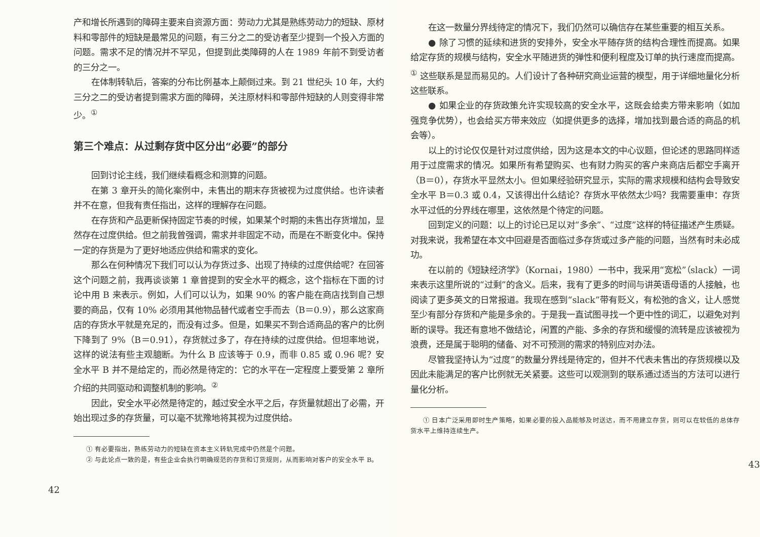产和增长所遇到的障碍主要来自资源方面：劳动力尤其是熟练劳动力的短缺、原材料和零部件的短缺是最常见的问题，有三分之二的受访者至少提到一个投入方面的问题。需求不足的情况并不罕见，但提到此类障碍的人在 1989 年前不到受访者的三分之一。
在体制转轨后，答案的分布比例基本上颠倒过来。到 21 世纪头 10 年，大约三分之二的受访者提到需求方面的障碍，关注原材料和零部件短缺的人则变得非常少。<sup>①</sup>
第三个难点：从过剩存货中区分出“必要”的部分
回到讨论主线，我们继续看概念和测算的问题。
在第 3 章开头的简化案例中，未售出的期末存货被视为过度供给。也许读者并不在意，但我有责任指出，这样的理解存在问题。
在存货和产品更新保持固定节奏的时候，如果某个时期的未售出存货增加，显然存在过度供给。但之前我曾强调，需求并非固定不动，而是在不断变化中。保持一定的存货是为了更好地适应供给和需求的变化。
那么在何种情况下我们可以认为存货过多、出现了持续的过度供给呢？在回答这个问题之前，我再谈谈第 1 章曾提到的安全水平的概念，这个指标在下面的讨论中用 B 来表示。例如，人们可以认为，如果 90% 的客户能在商店找到自己想要的商品，仅有 10% 必须用其他物品替代或者空手而去（B＝0.9），那么这家商店的存货水平就是充足的，而没有过多。但是，如果买不到合适商品的客户的比例下降到了 9%（B＝0.91），存货就过多了，存在持续的过度供给。但坦率地说，这样的说法有些主观臆断。为什么 B 应该等于 0.9，而非 0.85 或 0.96 呢？安全水平 B 并不是给定的，而必然是待定的：它的水平在一定程度上要受第 2 章所介绍的共同驱动和调整机制的影响。<sup>②</sup>
因此，安全水平必然是待定的，越过安全水平之后，存货量就超出了必需，开始出现过多的存货量，可以毫不犹豫地将其视为过度供给。
① 有必要指出，熟练劳动力的短缺在资本主义转轨完成中仍然是个问题。
② 与此论点一致的是，有些企业会执行明确规范的存货和订货规则，从而影响对客户的安全水平 B。
42
在这一数量分界线待定的情况下，我们仍然可以确信存在某些重要的相互关系。
● 除了习惯的延续和进货的安排外，安全水平随存货的结构合理性而提高。如果给定存货的规模与结构，安全水平随进货的弹性和便利程度及订单的执行速度而提高。<sup>①</sup> 这些联系是显而易见的。人们设计了各种研究商业运营的模型，用于详细地量化分析这些联系。
● 如果企业的存货政策允许实现较高的安全水平，这既会给卖方带来影响（如加强竞争优势），也会给买方带来效应（如提供更多的选择，增加找到最合适的商品的机会等）。
以上的讨论仅仅是针对过度供给，因为这是本文的中心议题，但论述的思路同样适用于过度需求的情况。如果所有希望购买、也有财力购买的客户来商店后都空手离开（B＝0），存货水平显然太小。但如果经验研究显示，实际的需求规模和结构会导致安全水平 B＝0.3 或 0.4，又该得出什么结论？存货水平依然太少吗？我需要重申：存货水平过低的分界线在哪里，这依然是个待定的问题。
回到定义的问题：以上的讨论已足以对“多余”、“过度”这样的特征描述产生质疑。对我来说，我希望在本文中回避是否面临过多存货或过多产能的问题，当然有时未必成功。
在以前的《短缺经济学》（Kornai，1980）一书中，我采用“宽松”（slack）一词来表示这里所说的“过剩”的含义。后来，我有了更多的时间与讲英语母语的人接触，也阅读了更多英文的日常报道。我现在感到“slack”带有贬义，有松弛的含义，让人感觉至少有部分存货和产能是多余的。于是我一直试图寻找一个更中性的词汇，以避免对判断的误导。我还有意地不做结论，闲置的产能、多余的存货和缓慢的流转是应该被视为浪费，还是属于聪明的储备、对不可预测的需求的特别应对办法。
尽管我坚持认为“过度”的数量分界线是待定的，但并不代表未售出的存货规模以及因此未能满足的客户比例就无关紧要。这些可以观测到的联系通过适当的方法可以进行量化分析。
① 日本广泛采用即时生产策略，如果必要的投入品能够及时送达，而不用建立存货，则可以在较低的总体存货水平上维持连续生产。
43